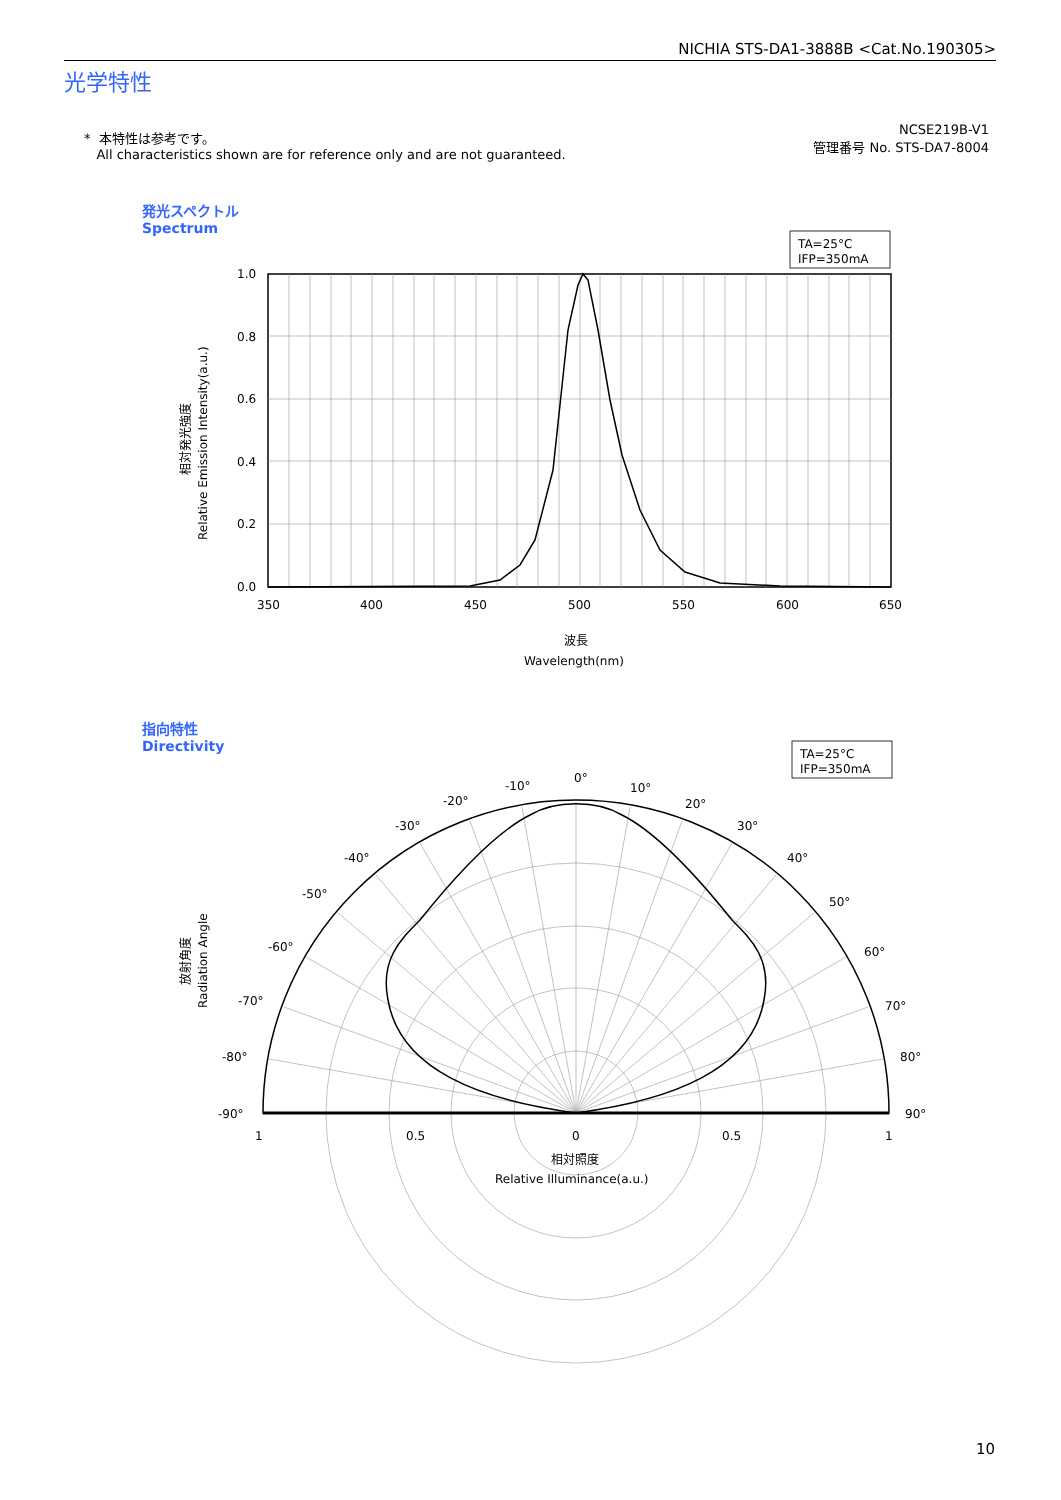NICHIA STS-DA1-3888B <Cat.No.190305>
光学特性
* 本特性は参考です。
All characteristics shown are for reference only and are not guaranteed.
NCSE219B-V1
管理番号 No. STS-DA7-8004
発光スペクトル
Spectrum
指向特性
Directivity
1.0
0.8
0.6
0.4
0.2
0.0
350
400
450
500
550
600
650
波長
Wavelength(nm)
相対発光強度
Relative Emission Intensity(a.u.)
TA=25°C
IFP=350mA
TA=25°C
IFP=350mA
0°
10°
20°
30°
40°
50°
60°
70°
80°
90°
-10°
-20°
-30°
-40°
-50°
-60°
-70°
-80°
-90°
1
0.5
0
0.5
1
相対照度
Relative Illuminance(a.u.)
放射角度
Radiation Angle
10